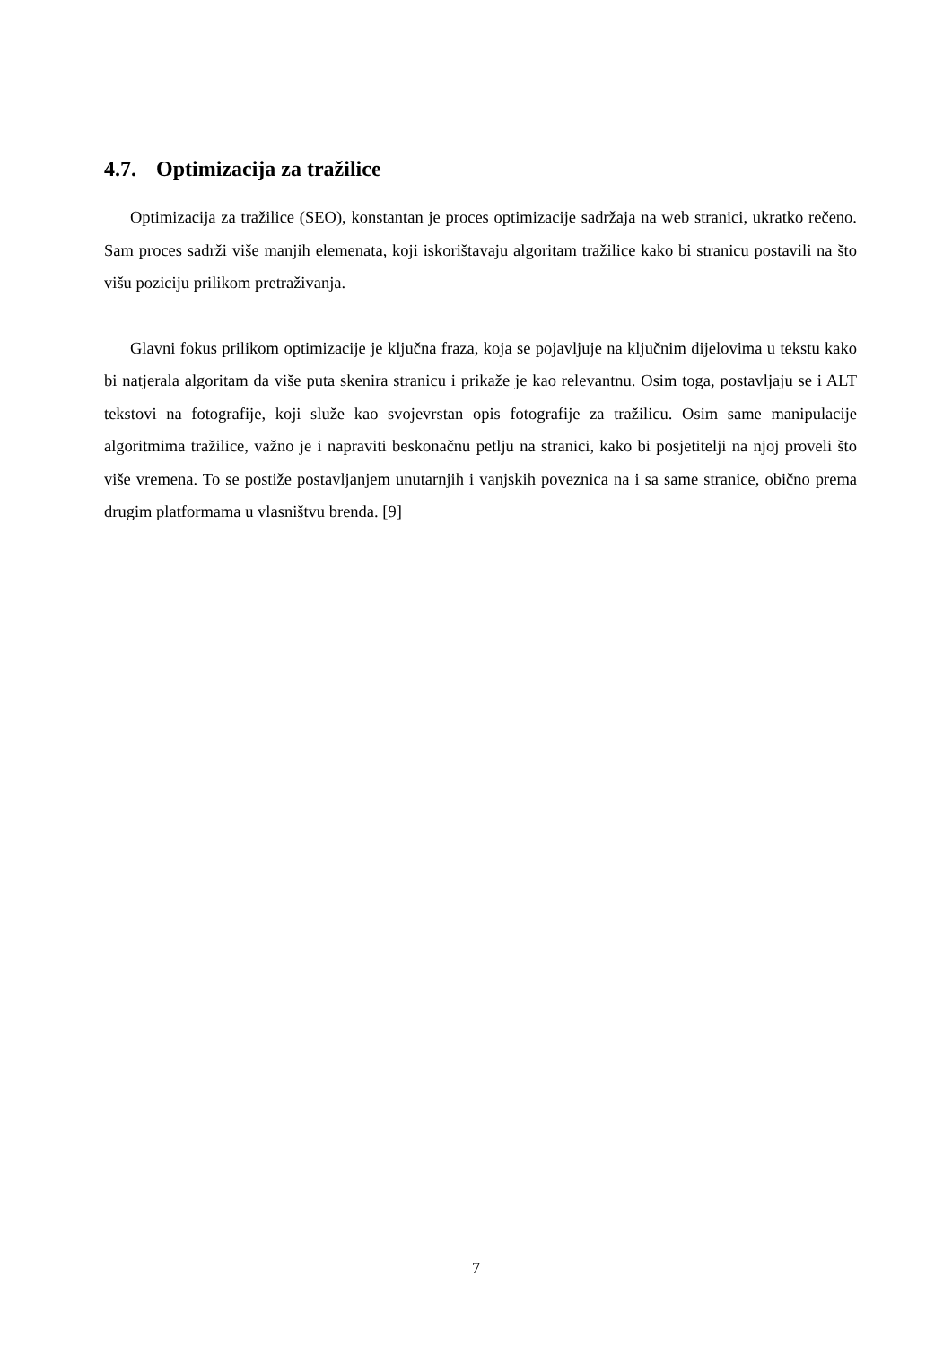4.7. Optimizacija za tražilice
Optimizacija za tražilice (SEO), konstantan je proces optimizacije sadržaja na web stranici, ukratko rečeno. Sam proces sadrži više manjih elemenata, koji iskorištavaju algoritam tražilice kako bi stranicu postavili na što višu poziciju prilikom pretraživanja.
Glavni fokus prilikom optimizacije je ključna fraza, koja se pojavljuje na ključnim dijelovima u tekstu kako bi natjerala algoritam da više puta skenira stranicu i prikaže je kao relevantnu. Osim toga, postavljaju se i ALT tekstovi na fotografije, koji služe kao svojevrstan opis fotografije za tražilicu. Osim same manipulacije algoritmima tražilice, važno je i napraviti beskonačnu petlju na stranici, kako bi posjetitelji na njoj proveli što više vremena. To se postiže postavljanjem unutarnjih i vanjskih poveznica na i sa same stranice, obično prema drugim platformama u vlasništvu brenda. [9]
7